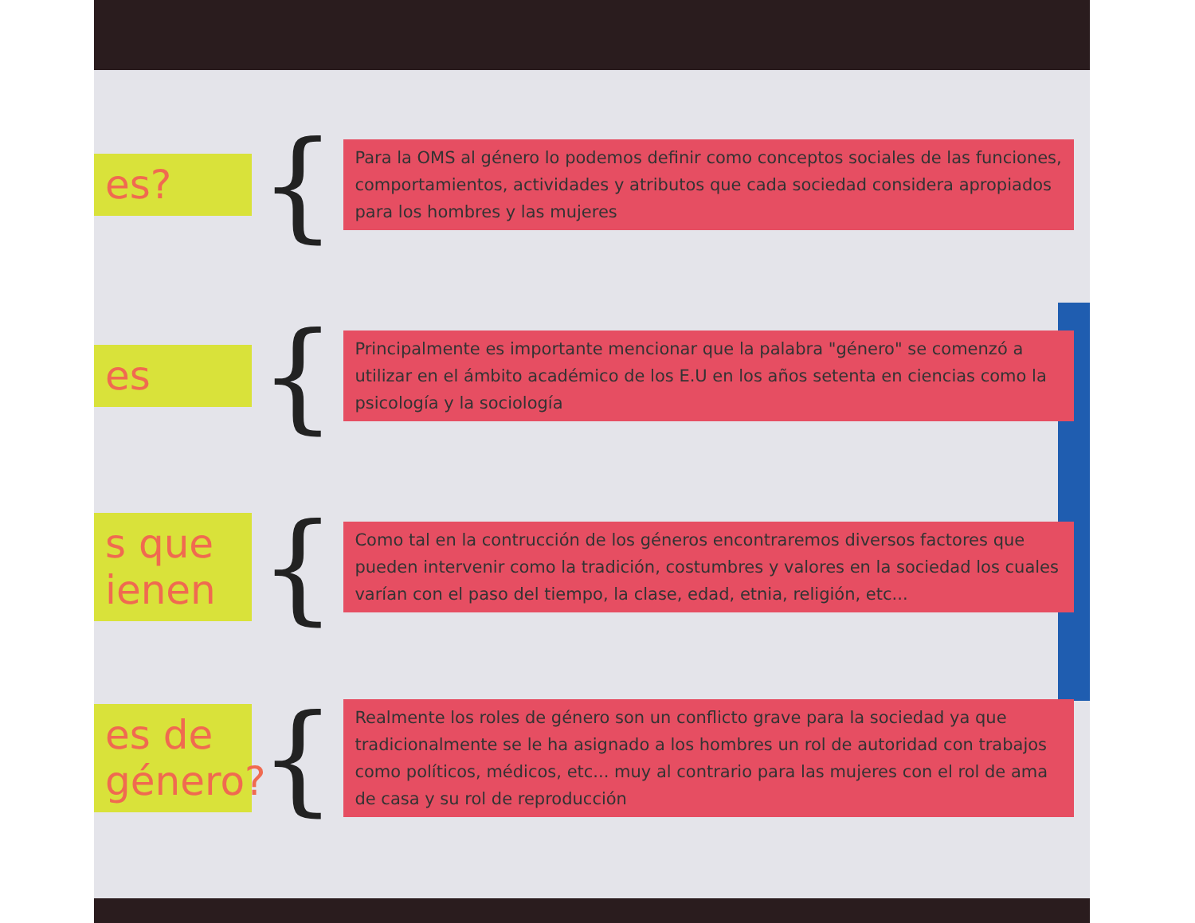es?
{
Para la OMS al género lo podemos definir como conceptos sociales de las funciones, comportamientos, actividades y atributos que cada sociedad considera apropiados para los hombres y las mujeres
es
{
Principalmente es importante mencionar que la palabra "género" se comenzó a utilizar en el ámbito académico de los E.U en los años setenta en ciencias como la psicología y la sociología
s que ienen
{
Como tal en la contrucción de los géneros encontraremos diversos factores que pueden intervenir como la tradición, costumbres y valores en la sociedad los cuales varían con el paso del tiempo, la clase, edad, etnia, religión, etc...
es de género?
{
Realmente los roles de género son un conflicto grave para la sociedad ya que tradicionalmente se le ha asignado a los hombres un rol de autoridad con trabajos como políticos, médicos, etc... muy al contrario para las mujeres con el rol de ama de casa y su rol de reproducción